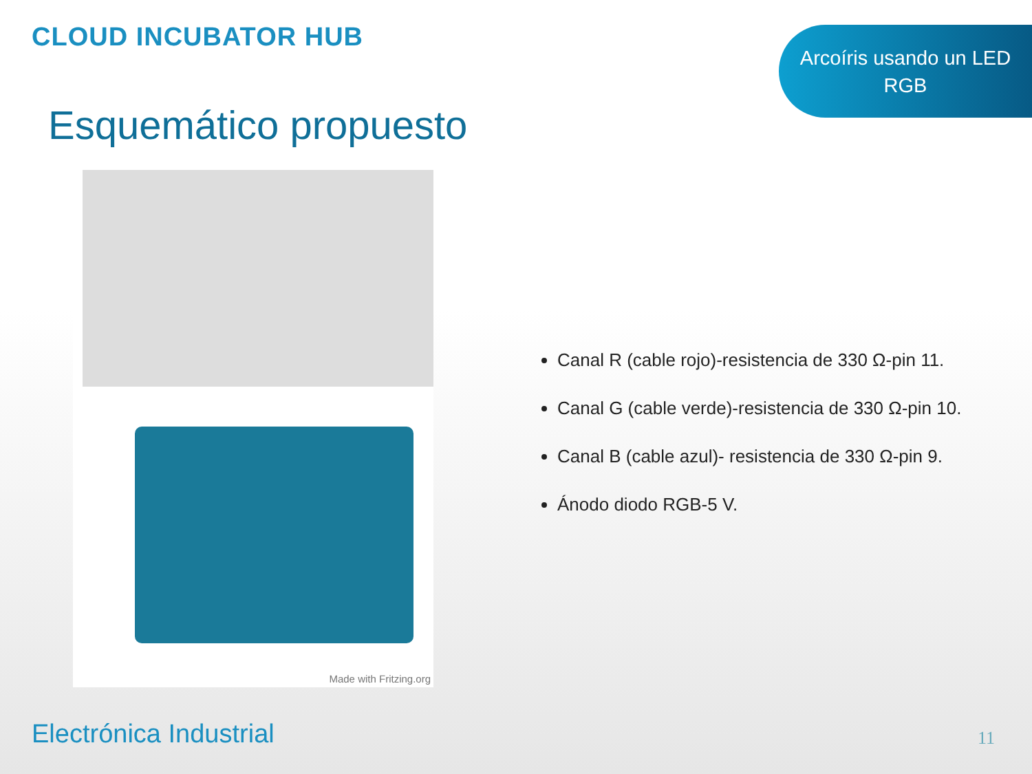CLOUD INCUBATOR HUB
Arcoíris usando un LED
RGB
Esquemático propuesto
Made with Fritzing.org
Canal R (cable rojo)-resistencia de 330 Ω-pin 11.
Canal G (cable verde)-resistencia de 330 Ω-pin 10.
Canal B (cable azul)- resistencia de 330 Ω-pin 9.
Ánodo diodo RGB-5 V.
Electrónica Industrial 11